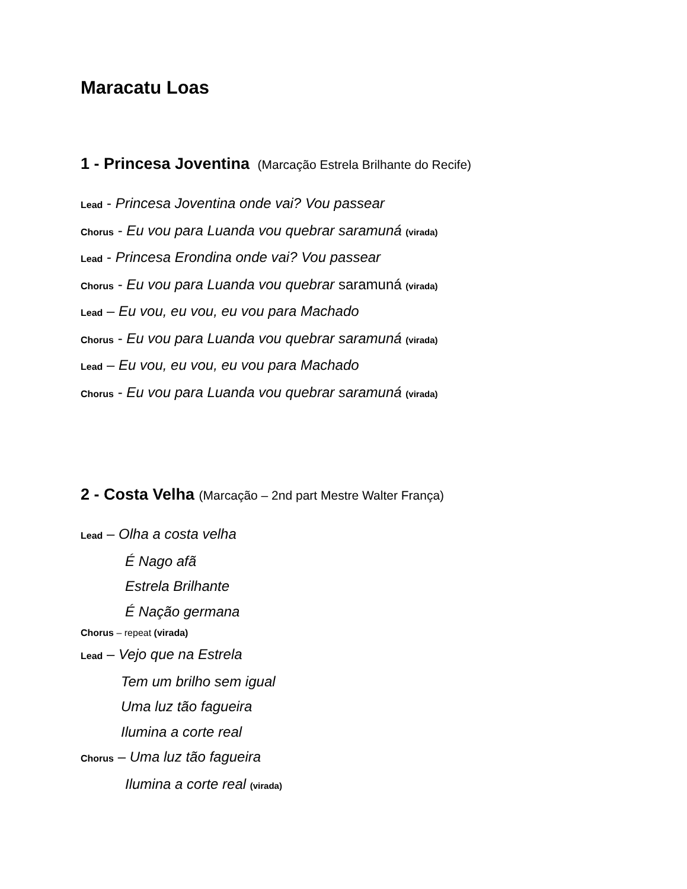Maracatu Loas
1 - Princesa Joventina (Marcação Estrela Brilhante do Recife)
Lead - Princesa Joventina onde vai? Vou passear
Chorus - Eu vou para Luanda vou quebrar saramuná (virada)
Lead - Princesa Erondina onde vai? Vou passear
Chorus - Eu vou para Luanda vou quebrar saramuná (virada)
Lead – Eu vou, eu vou, eu vou para Machado
Chorus - Eu vou para Luanda vou quebrar saramuná (virada)
Lead – Eu vou, eu vou, eu vou para Machado
Chorus - Eu vou para Luanda vou quebrar saramuná (virada)
2 - Costa Velha (Marcação – 2nd part Mestre Walter França)
Lead – Olha a costa velha
É Nago afã
Estrela Brilhante
É Nação germana
Chorus – repeat (virada)
Lead – Vejo que na Estrela
Tem um brilho sem igual
Uma luz tão fagueira
Ilumina a corte real
Chorus – Uma luz tão fagueira
Ilumina a corte real (virada)